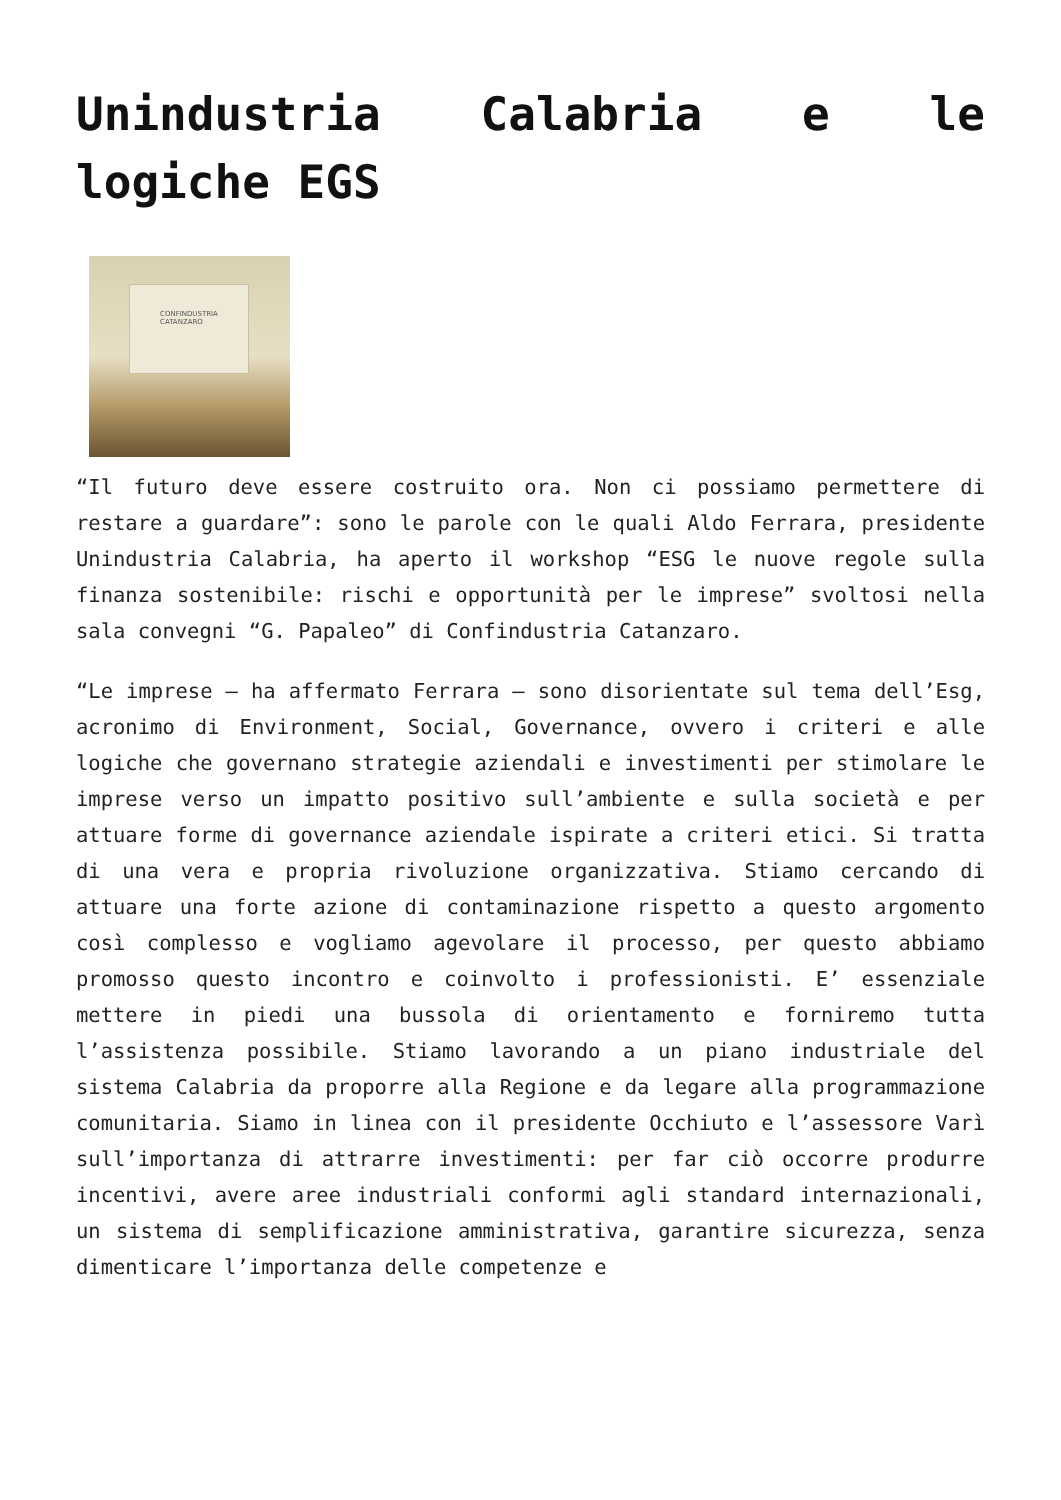Unindustria Calabria e le logiche EGS
CONFINDUSTRIA
CATANZARO
“Il futuro deve essere costruito ora. Non ci possiamo permettere di restare a guardare”: sono le parole con le quali Aldo Ferrara, presidente Unindustria Calabria, ha aperto il workshop “ESG le nuove regole sulla finanza sostenibile: rischi e opportunità per le imprese” svoltosi nella sala convegni “G. Papaleo” di Confindustria Catanzaro.
“Le imprese – ha affermato Ferrara – sono disorientate sul tema dell’Esg, acronimo di Environment, Social, Governance, ovvero i criteri e alle logiche che governano strategie aziendali e investimenti per stimolare le imprese verso un impatto positivo sull’ambiente e sulla società e per attuare forme di governance aziendale ispirate a criteri etici. Si tratta di una vera e propria rivoluzione organizzativa. Stiamo cercando di attuare una forte azione di contaminazione rispetto a questo argomento così complesso e vogliamo agevolare il processo, per questo abbiamo promosso questo incontro e coinvolto i professionisti. E’ essenziale mettere in piedi una bussola di orientamento e forniremo tutta l’assistenza possibile. Stiamo lavorando a un piano industriale del sistema Calabria da proporre alla Regione e da legare alla programmazione comunitaria. Siamo in linea con il presidente Occhiuto e l’assessore Varì sull’importanza di attrarre investimenti: per far ciò occorre produrre incentivi, avere aree industriali conformi agli standard internazionali, un sistema di semplificazione amministrativa, garantire sicurezza, senza dimenticare l’importanza delle competenze e